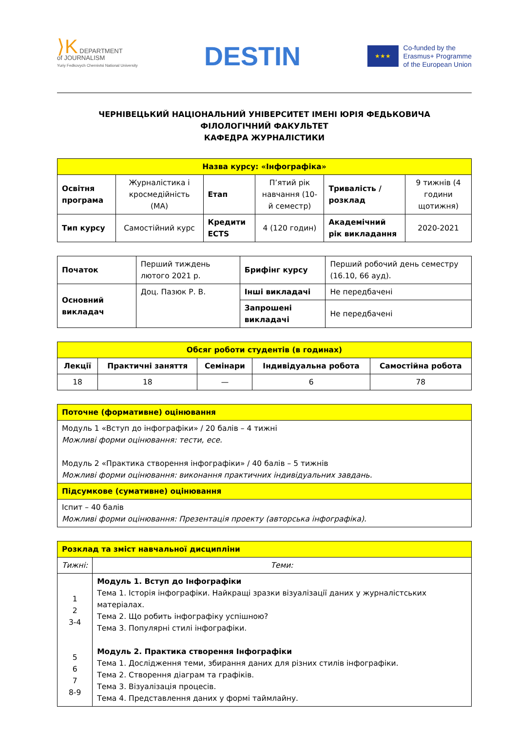⟩K DEPARTMENT
of JOURNALISM
Yuriy Fedkovych Chernivtsi National University
DESTIN
★★★
Co-funded by the
Erasmus+ Programme
of the European Union
ЧЕРНІВЕЦЬКИЙ НАЦІОНАЛЬНИЙ УНІВЕРСИТЕТ ІМЕНІ ЮРІЯ ФЕДЬКОВИЧА
ФІЛОЛОГІЧНИЙ ФАКУЛЬТЕТ
КАФЕДРА ЖУРНАЛІСТИКИ
| Назва курсу: «Інфографіка» | | | | | |
| Освітня програма | Журналістика і кросмедійність (МА) | Етап | П’ятий рік навчання (10-й семестр) | Тривалість / розклад | 9 тижнів (4 години щотижня) |
| Тип курсу | Самостійний курс | Кредити ECTS | 4 (120 годин) | Академічний рік викладання | 2020-2021 |
| Початок | Перший тиждень лютого 2021 р. | Брифінг курсу | Перший робочий день семестру (16.10, 66 ауд). |
| Основний викладач | Доц. Пазюк Р. В. | Інші викладачі | Не передбачені |
| | | Запрошені викладачі | Не передбачені |
| Обсяг роботи студентів (в годинах) | | | | |
| Лекції | Практичні заняття | Семінари | Індивідуальна робота | Самостійна робота |
| 18 | 18 | — | 6 | 78 |
| Поточне (формативне) оцінювання |
| Модуль 1 «Вступ до інфографіки» / 20 балів – 4 тижні Можливі форми оцінювання: тести, есе. Модуль 2 «Практика створення інфографіки» / 40 балів – 5 тижнів Можливі форми оцінювання: виконання практичних індивідуальних завдань. |
| Підсумкове (сумативне) оцінювання |
| Іспит – 40 балів Можливі форми оцінювання: Презентація проекту (авторська інфографіка). |
| Розклад та зміст навчальної дисципліни | |
| Тижні: | Теми: |
| 1 2 3-4 5 6 7 8-9 | Модуль 1. Вступ до Інфографіки Тема 1. Історія інфографіки. Найкращі зразки візуалізації даних у журналістських матеріалах. Тема 2. Що робить інфографіку успішною? Тема 3. Популярні стилі інфографіки. Модуль 2. Практика створення Інфографіки Тема 1. Дослідження теми, збирання даних для різних стилів інфографіки. Тема 2. Створення діаграм та графіків. Тема 3. Візуалізація процесів. Тема 4. Представлення даних у формі таймлайну. |